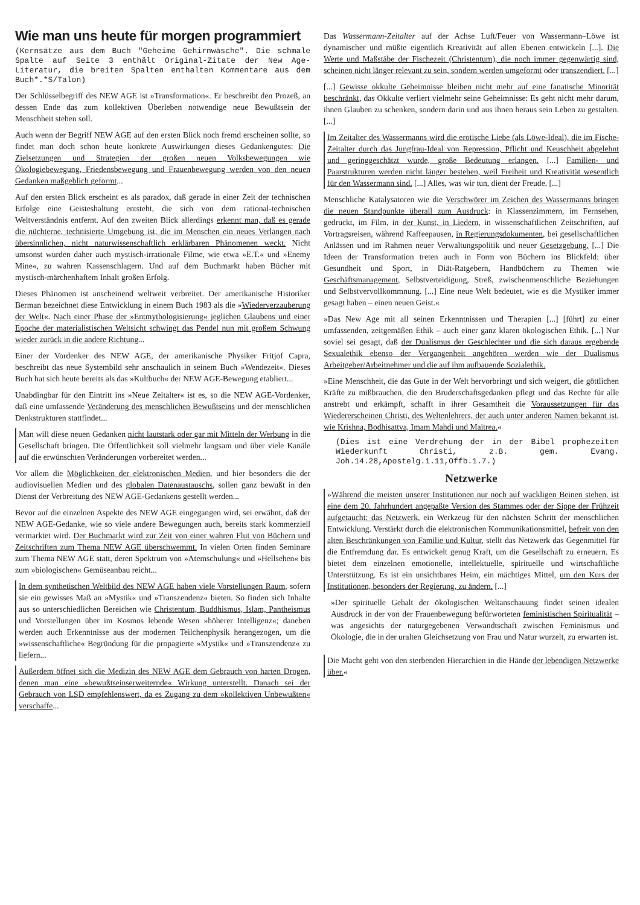Wie man uns heute für morgen programmiert
(Kernsätze aus dem Buch "Geheime Gehirnwäsche". Die schmale Spalte auf Seite 3 enthält Original-Zitate der New Age-Literatur, die breiten Spalten enthalten Kommentare aus dem Buch*.*S/Talon)
Der Schlüsselbegriff des NEW AGE ist »Transformation«. Er beschreibt den Prozeß, an dessen Ende das zum kollektiven Überleben notwendige neue Bewußtsein der Menschheit stehen soll.
Auch wenn der Begriff NEW AGE auf den ersten Blick noch fremd erscheinen sollte, so findet man doch schon heute konkrete Auswirkungen dieses Gedankengutes: Die Zielsetzungen und Strategien der großen neuen Volksbewegungen wie Ökologiebewegung, Friedensbewegung und Frauenbewegung werden von den neuen Gedanken maßgeblich geformt...
Auf den ersten Blick erscheint es als paradox, daß gerade in einer Zeit der technischen Erfolge eine Geisteshaltung entsteht, die sich von dem rational-technischen Weltverständnis entfernt. Auf den zweiten Blick allerdings erkennt man, daß es gerade die nüchterne, technisierte Umgebung ist, die im Menschen ein neues Verlangen nach übersinnlichen, nicht naturwissenschaftlich erklärbaren Phänomenen weckt. Nicht umsonst wurden daher auch mystisch-irrationale Filme, wie etwa »E.T.« und »Enemy Mine«, zu wahren Kassenschlagern. Und auf dem Buchmarkt haben Bücher mit mystisch-märchenhaftem Inhalt großen Erfolg.
Dieses Phänomen ist anscheinend weltweit verbreitet. Der amerikanische Historiker Berman bezeichnet diese Entwicklung in einem Buch 1983 als die »Wiederverzauberung der Welt«. Nach einer Phase der »Entmythologisierung« jeglichen Glaubens und einer Epoche der materialistischen Weltsicht schwingt das Pendel nun mit großem Schwung wieder zurück in die andere Richtung...
Einer der Vordenker des NEW AGE, der amerikanische Physiker Fritjof Capra, beschreibt das neue Systembild sehr anschaulich in seinem Buch »Wendezeit«. Dieses Buch hat sich heute bereits als das »Kultbuch« der NEW AGE-Bewegung etabliert...
Unabdingbar für den Eintritt ins »Neue Zeitalter« ist es, so die NEW AGE-Vordenker, daß eine umfassende Veränderung des menschlichen Bewußtseins und der menschlichen Denkstrukturen stattfindet...
Man will diese neuen Gedanken nicht lautstark oder gar mit Mitteln der Werbung in die Gesellschaft bringen. Die Öffentlichkeit soll vielmehr langsam und über viele Kanäle auf die erwünschten Veränderungen vorbereitet werden...
Vor allem die Möglichkeiten der elektronischen Medien, und hier besonders die der audiovisuellen Medien und des globalen Datenaustauschs, sollen ganz bewußt in den Dienst der Verbreitung des NEW AGE-Gedankens gestellt werden...
Bevor auf die einzelnen Aspekte des NEW AGE eingegangen wird, sei erwähnt, daß der NEW AGE-Gedanke, wie so viele andere Bewegungen auch, bereits stark kommerziell vermarktet wird. Der Buchmarkt wird zur Zeit von einer wahren Flut von Büchern und Zeitschriften zum Thema NEW AGE überschwemmt. In vielen Orten finden Seminare zum Thema NEW AGE statt, deren Spektrum von »Atemschulung« und »Hellsehen« bis zum »biologischen« Gemüseanbau reicht...
In dem synthetischen Weltbild des NEW AGE haben viele Vorstellungen Raum, sofern sie ein gewisses Maß an »Mystik« und »Transzendenz« bieten. So finden sich Inhalte aus so unterschiedlichen Bereichen wie Christentum, Buddhismus, Islam, Pantheismus und Vorstellungen über im Kosmos lebende Wesen »höherer Intelligenz«; daneben werden auch Erkenntnisse aus der modernen Teilchenphysik herangezogen, um die »wissenschaftliche« Begründung für die propagierte »Mystik« und »Transzendenz« zu liefern...
Außerdem öffnet sich die Medizin des NEW AGE dem Gebrauch von harten Drogen, denen man eine »bewußtseinserweiternde« Wirkung unterstellt. Danach sei der Gebrauch von LSD empfehlenswert, da es Zugang zu dem »kollektiven Unbewußten« verschaffe...
Das Wassermann-Zeitalter auf der Achse Luft/Feuer von Wassermann–Löwe ist dynamischer und müßte eigentlich Kreativität auf allen Ebenen entwickeln [...]. Die Werte und Maßstäbe der Fischezeit (Christentum), die noch immer gegenwärtig sind, scheinen nicht länger relevant zu sein, sondern werden umgeformt oder transzendiert. [...]
[...] Gewisse okkulte Geheimnisse bleiben nicht mehr auf eine fanatische Minorität beschränkt, das Okkulte verliert vielmehr seine Geheimnisse: Es geht nicht mehr darum, ihnen Glauben zu schenken, sondern darin und aus ihnen heraus sein Leben zu gestalten. [...]
Im Zeitalter des Wassermanns wird die erotische Liebe (als Löwe-Ideal), die im Fische-Zeitalter durch das Jungfrau-Ideal von Repression, Pflicht und Keuschheit abgelehnt und geringgeschätzt wurde, große Bedeutung erlangen. [...] Familien- und Paarstrukturen werden nicht länger bestehen, weil Freiheit und Kreativität wesentlich für den Wassermann sind. [...] Alles, was wir tun, dient der Freude. [...]
Menschliche Katalysatoren wie die Verschwörer im Zeichen des Wassermanns bringen die neuen Standpunkte überall zum Ausdruck: in Klassenzimmern, im Fernsehen, gedruckt, im Film, in der Kunst, in Liedern, in wissenschaftlichen Zeitschriften, auf Vortragsreisen, während Kaffeepausen, in Regierungsdokumenten, bei gesellschaftlichen Anlässen und im Rahmen neuer Verwaltungspolitik und neuer Gesetzgebung. [...] Die Ideen der Transformation treten auch in Form von Büchern ins Blickfeld: über Gesundheit und Sport, in Diät-Ratgebern, Handbüchern zu Themen wie Geschäftsmanagement, Selbstverteidigung, Streß, zwischenmenschliche Beziehungen und Selbstvervollkommnung. [...] Eine neue Welt bedeutet, wie es die Mystiker immer gesagt haben – einen neuen Geist.«
»Das New Age mit all seinen Erkenntnissen und Therapien [...] [führt] zu einer umfassenden, zeitgemäßen Ethik – auch einer ganz klaren ökologischen Ethik. [...] Nur soviel sei gesagt, daß der Dualismus der Geschlechter und die sich daraus ergebende Sexualethik ebenso der Vergangenheit angehören werden wie der Dualismus Arbeitgeber/Arbeitnehmer und die auf ihm aufbauende Sozialethik.
»Eine Menschheit, die das Gute in der Welt hervorbringt und sich weigert, die göttlichen Kräfte zu mißbrauchen, die den Bruderschaftsgedanken pflegt und das Rechte für alle anstrebt und erkämpft, schafft in ihrer Gesamtheit die Voraussetzungen für das Wiedererscheinen Christi, des Weltenlehrers, der auch unter anderen Namen bekannt ist, wie Krishna, Bodhisattva, Imam Mahdi und Maitrea.«
(Dies ist eine Verdrehung der in der Bibel prophezeiten Wiederkunft Christi, z.B. gem. Evang. Joh.14.28,Apostelg.1.11,Offb.1.7.)
Netzwerke
»Während die meisten unserer Institutionen nur noch auf wackligen Beinen stehen, ist eine dem 20. Jahrhundert angepaßte Version des Stammes oder der Sippe der Frühzeit aufgetaucht: das Netzwerk, ein Werkzeug für den nächsten Schritt der menschlichen Entwicklung. Verstärkt durch die elektronischen Kommunikationsmittel, befreit von den alten Beschränkungen von Familie und Kultur, stellt das Netzwerk das Gegenmittel für die Entfremdung dar. Es entwickelt genug Kraft, um die Gesellschaft zu erneuern. Es bietet dem einzelnen emotionelle, intellektuelle, spirituelle und wirtschaftliche Unterstützung. Es ist ein unsichtbares Heim, ein mächtiges Mittel, um den Kurs der Institutionen, besonders der Regierung, zu ändern. [...]
»Der spirituelle Gehalt der ökologischen Weltanschauung findet seinen idealen Ausdruck in der von der Frauenbewegung befürworteten feministischen Spiritualität – was angesichts der naturgegebenen Verwandtschaft zwischen Feminismus und Ökologie, die in der uralten Gleichsetzung von Frau und Natur wurzelt, zu erwarten ist.
Die Macht geht von den sterbenden Hierarchien in die Hände der lebendigen Netzwerke über.«